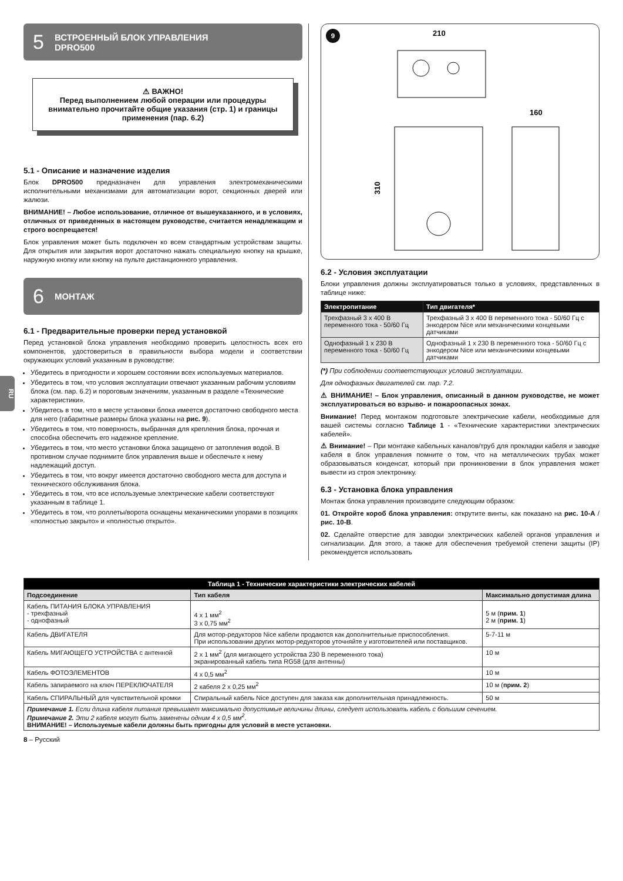RU
5 ВСТРОЕННЫЙ БЛОК УПРАВЛЕНИЯ
DPRO500
⚠ ВАЖНО!
Перед выполнением любой операции или процедуры внимательно прочитайте общие указания (стр. 1) и границы применения (пар. 6.2)
5.1 - Описание и назначение изделия
Блок DPRO500 предназначен для управления электромеханическими исполнительными механизмами для автоматизации ворот, секционных дверей или жалюзи.
ВНИМАНИЕ! – Любое использование, отличное от вышеуказанного, и в условиях, отличных от приведенных в настоящем руководстве, считается ненадлежащим и строго воспрещается!
Блок управления может быть подключен ко всем стандартным устройствам защиты. Для открытия или закрытия ворот достаточно нажать специальную кнопку на крышке, наружную кнопку или кнопку на пульте дистанционного управления.
6 МОНТАЖ
6.1 - Предварительные проверки перед установкой
Перед установкой блока управления необходимо проверить целостность всех его компонентов, удостовериться в правильности выбора модели и соответствии окружающих условий указанным в руководстве:
Убедитесь в пригодности и хорошем состоянии всех используемых материалов.
Убедитесь в том, что условия эксплуатации отвечают указанным рабочим условиям блока (см. пар. 6.2) и пороговым значениям, указанным в разделе «Технические характеристики».
Убедитесь в том, что в месте установки блока имеется достаточно свободного места для него (габаритные размеры блока указаны на рис. 9).
Убедитесь в том, что поверхность, выбранная для крепления блока, прочная и способна обеспечить его надежное крепление.
Убедитесь в том, что место установки блока защищено от затопления водой. В противном случае поднимите блок управления выше и обеспечьте к нему надлежащий доступ.
Убедитесь в том, что вокруг имеется достаточно свободного места для доступа и технического обслуживания блока.
Убедитесь в том, что все используемые электрические кабели соответствуют указанным в таблице 1.
Убедитесь в том, что роллеты/ворота оснащены механическими упорами в позициях «полностью закрыто» и «полностью открыто».
9
210
160
310
6.2 - Условия эксплуатации
Блоки управления должны эксплуатироваться только в условиях, представленных в таблице ниже:
| Электропитание | Тип двигателя* |
| --- | --- |
| Трехфазный 3 x 400 В переменного тока - 50/60 Гц | Трехфазный 3 x 400 В переменного тока - 50/60 Гц с энкодером Nice или механическими концевыми датчиками |
| Однофазный 1 x 230 В переменного тока - 50/60 Гц | Однофазный 1 x 230 В переменного тока - 50/60 Гц с энкодером Nice или механическими концевыми датчиками |
(*) При соблюдении соответствующих условий эксплуатации.
Для однофазных двигателей см. пар. 7.2.
⚠ ВНИМАНИЕ! – Блок управления, описанный в данном руководстве, не может эксплуатироваться во взрыво- и пожароопасных зонах.
Внимание! Перед монтажом подготовьте электрические кабели, необходимые для вашей системы согласно Таблице 1 - «Технические характеристики электрических кабелей».
⚠ Внимание! – При монтаже кабельных каналов/труб для прокладки кабеля и заводке кабеля в блок управления помните о том, что на металлических трубах может образовываться конденсат, который при проникновении в блок управления может вывести из строя электронику.
6.3 - Установка блока управления
Монтаж блока управления производите следующим образом:
01. Откройте короб блока управления: открутите винты, как показано на рис. 10-A / рис. 10-B.
02. Сделайте отверстие для заводки электрических кабелей органов управления и сигнализации. Для этого, а также для обеспечения требуемой степени защиты (IP) рекомендуется использовать
| Таблица 1 - Технические характеристики электрических кабелей | | |
| --- | --- | --- |
| Подсоединение | Тип кабеля | Максимально допустимая длина |
| Кабель ПИТАНИЯ БЛОКА УПРАВЛЕНИЯ - трехфазный - однофазный | 4 x 1 мм<sup>2</sup> 3 x 0,75 мм<sup>2</sup> | 5 м ( прим. 1 ) 2 м ( прим. 1 ) |
| Кабель ДВИГАТЕЛЯ | Для мотор-редукторов Nice кабели продаются как дополнительные приспособления. При использовании других мотор-редукторов уточняйте у изготовителей или поставщиков. | 5-7-11 м |
| Кабель МИГАЮЩЕГО УСТРОЙСТВА с антенной | 2 x 1 мм<sup>2</sup> (для мигающего устройства 230 В переменного тока) экранированный кабель типа RG58 (для антенны) | 10 м |
| Кабель ФОТОЭЛЕМЕНТОВ | 4 x 0,5 мм<sup>2</sup> | 10 м |
| Кабель запираемого на ключ ПЕРЕКЛЮЧАТЕЛЯ | 2 кабеля 2 x 0,25 мм<sup>2</sup> | 10 м ( прим. 2 ) |
| Кабель СПИРАЛЬНЫЙ для чувствительной кромки | Спиральный кабель Nice доступен для заказа как дополнительная принадлежность. | 50 м |
| Примечание 1. Если длина кабеля питания превышает максимально допустимые величины длины, следует использовать кабель с большим сечением. Примечание 2. Эти 2 кабеля могут быть заменены одним 4 x 0,5 мм<sup>2</sup>. ВНИМАНИЕ! – Используемые кабели должны быть пригодны для условий в месте установки. | | |
8 – Русский